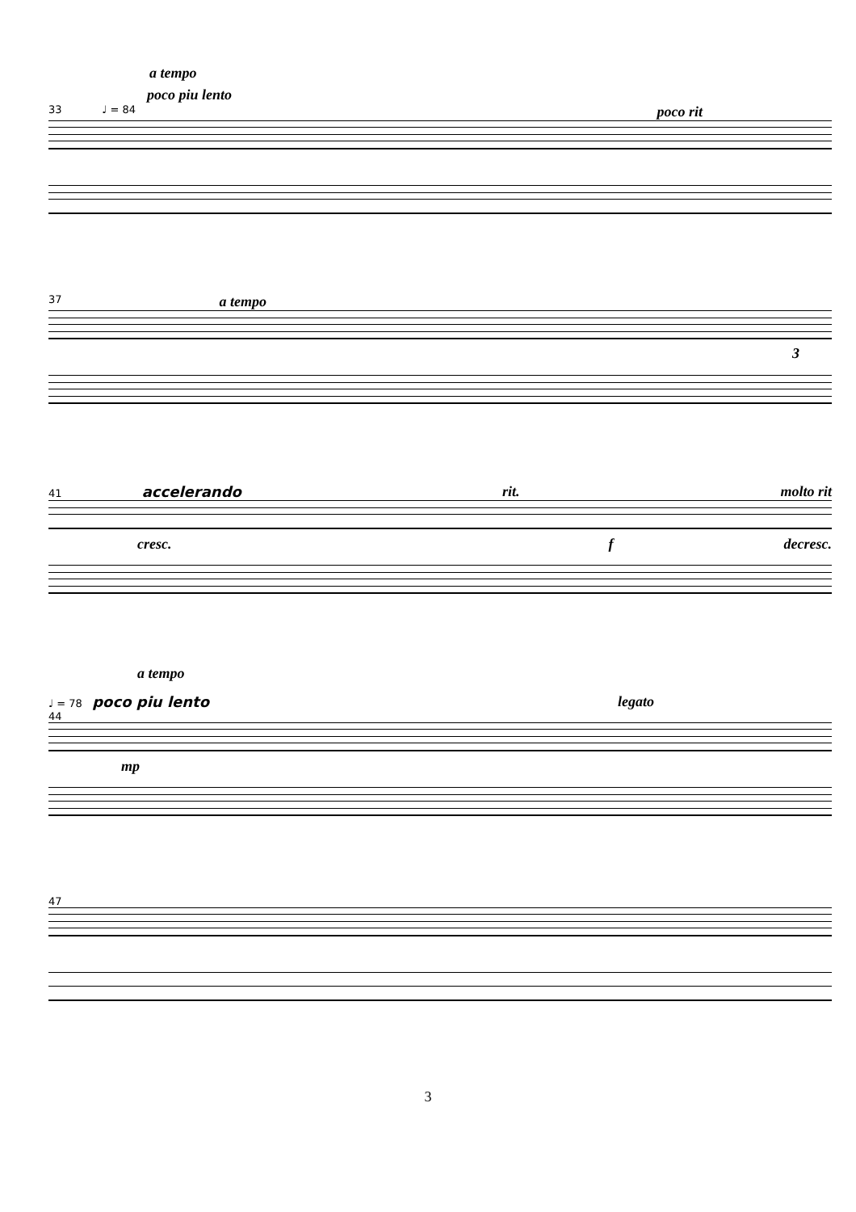a tempo
poco piu lento
33 ♩ = 84 poco rit
37 a tempo
3
41 accelerando rit. molto rit
cresc. fdecresc.
a tempo
♩ = 78 poco piu lento legato
44
mp
47
3